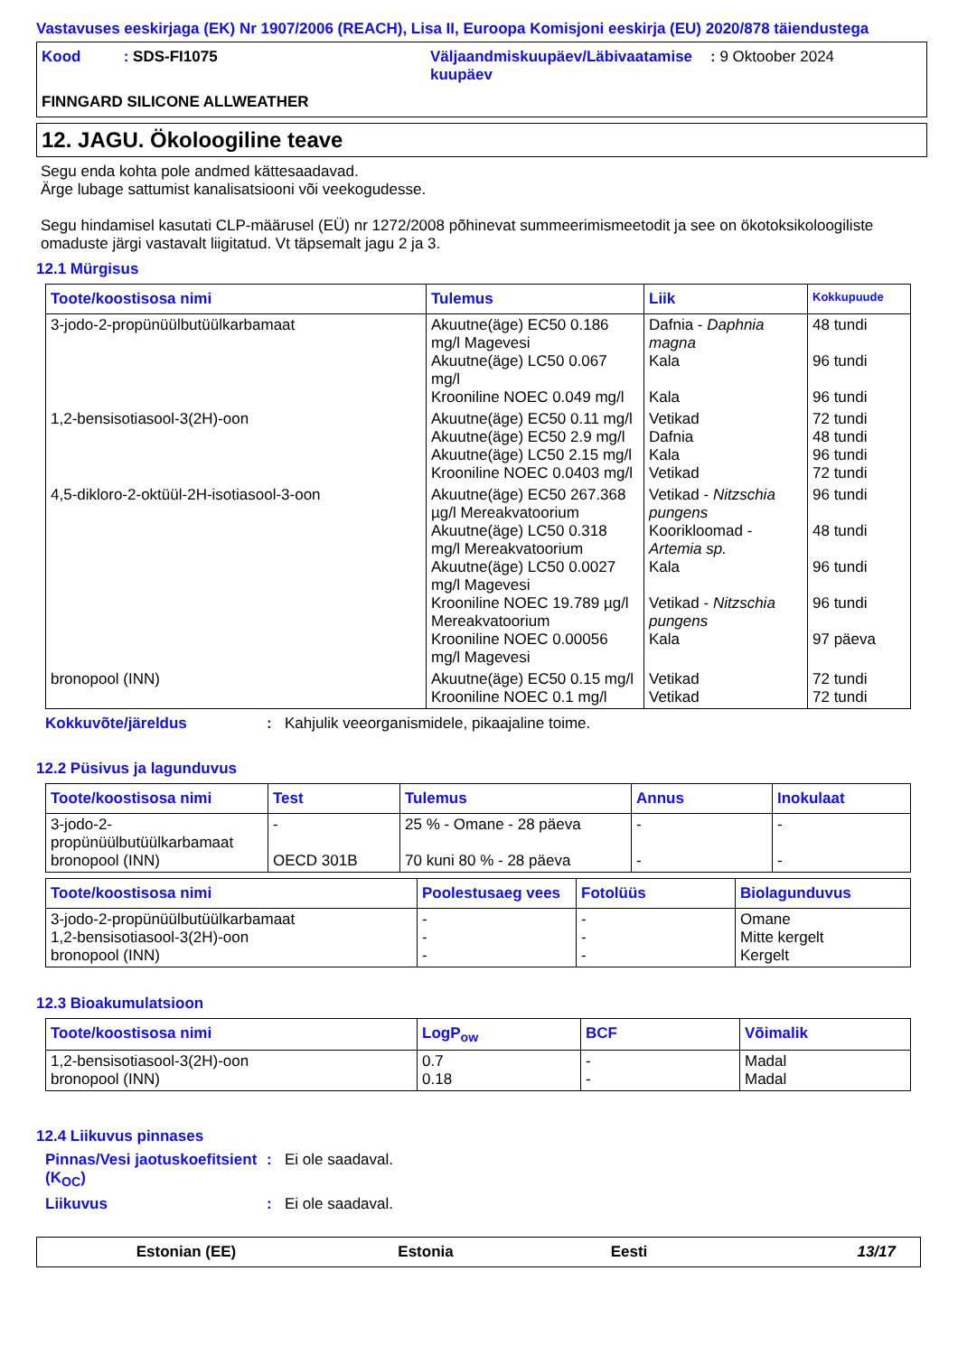Vastavuses eeskirjaga (EK) Nr 1907/2006 (REACH), Lisa II, Euroopa Komisjoni eeskirja (EU) 2020/878 täiendustega
Kood : SDS-FI1075
Väljaandmiskuupäev/Läbivaatamise kuupäev
: 9 Oktoober 2024
FINNGARD SILICONE ALLWEATHER
12. JAGU. Ökoloogiline teave
Segu enda kohta pole andmed kättesaadavad.
Ärge lubage sattumist kanalisatsiooni või veekogudesse.
Segu hindamisel kasutati CLP-määrusel (EÜ) nr 1272/2008 põhinevat summeerimismeetodit ja see on ökotoksikoloogiliste omaduste järgi vastavalt liigitatud. Vt täpsemalt jagu 2 ja 3.
12.1 Mürgisus
| Toote/koostisosa nimi | Tulemus | Liik | Kokkupuude |
| --- | --- | --- | --- |
| 3-jodo-2-propünüülbutüülkarbamaat | Akuutne(äge) EC50 0.186 mg/l Magevesi Akuutne(äge) LC50 0.067 mg/l Krooniline NOEC 0.049 mg/l | Dafnia - Daphnia magna Kala Kala | 48 tundi 96 tundi 96 tundi |
| 1,2-bensisotiasool-3(2H)-oon | Akuutne(äge) EC50 0.11 mg/l Akuutne(äge) EC50 2.9 mg/l Akuutne(äge) LC50 2.15 mg/l Krooniline NOEC 0.0403 mg/l | Vetikad Dafnia Kala Vetikad | 72 tundi 48 tundi 96 tundi 72 tundi |
| 4,5-dikloro-2-oktüül-2H-isotiasool-3-oon | Akuutne(äge) EC50 267.368 µg/l Mereakvatoorium Akuutne(äge) LC50 0.318 mg/l Mereakvatoorium Akuutne(äge) LC50 0.0027 mg/l Magevesi Krooniline NOEC 19.789 µg/l Mereakvatoorium Krooniline NOEC 0.00056 mg/l Magevesi | Vetikad - Nitzschia pungens Kooriklоomad - Artemia sp. Kala Vetikad - Nitzschia pungens Kala | 96 tundi 48 tundi 96 tundi 96 tundi 97 päeva |
| bronopool (INN) | Akuutne(äge) EC50 0.15 mg/l Krooniline NOEC 0.1 mg/l | Vetikad Vetikad | 72 tundi 72 tundi |
Kokkuvõte/järeldus: Kahjulik veeorganismidele, pikaajaline toime.
12.2 Püsivus ja lagunduvus
| Toote/koostisosa nimi | Test | Tulemus | Annus | Inokulaat |
| --- | --- | --- | --- | --- |
| 3-jodo-2-propünüülbutüülkarbamaat bronopool (INN) | - OECD 301B | 25 % - Omane - 28 päeva 70 kuni 80 % - 28 päeva | - - | - - |
| Toote/koostisosa nimi | Poolestusaeg vees | Fotolüüs | Biolagunduvus |
| --- | --- | --- | --- |
| 3-jodo-2-propünüülbutüülkarbamaat 1,2-bensisotiasool-3(2H)-oon bronopool (INN) | - - - | - - - | Omane Mitte kergelt Kergelt |
12.3 Bioakumulatsioon
| Toote/koostisosa nimi | LogP<sub>ow</sub> | BCF | Võimalik |
| --- | --- | --- | --- |
| 1,2-bensisotiasool-3(2H)-oon bronopool (INN) | 0.7 0.18 | - - | Madal Madal |
12.4 Liikuvus pinnases
Pinnas/Vesi jaotuskoefitsient (K<sub>OC</sub>): Ei ole saadaval.
Liikuvus: Ei ole saadaval.
Estonian (EE) Estonia Eesti 13/17